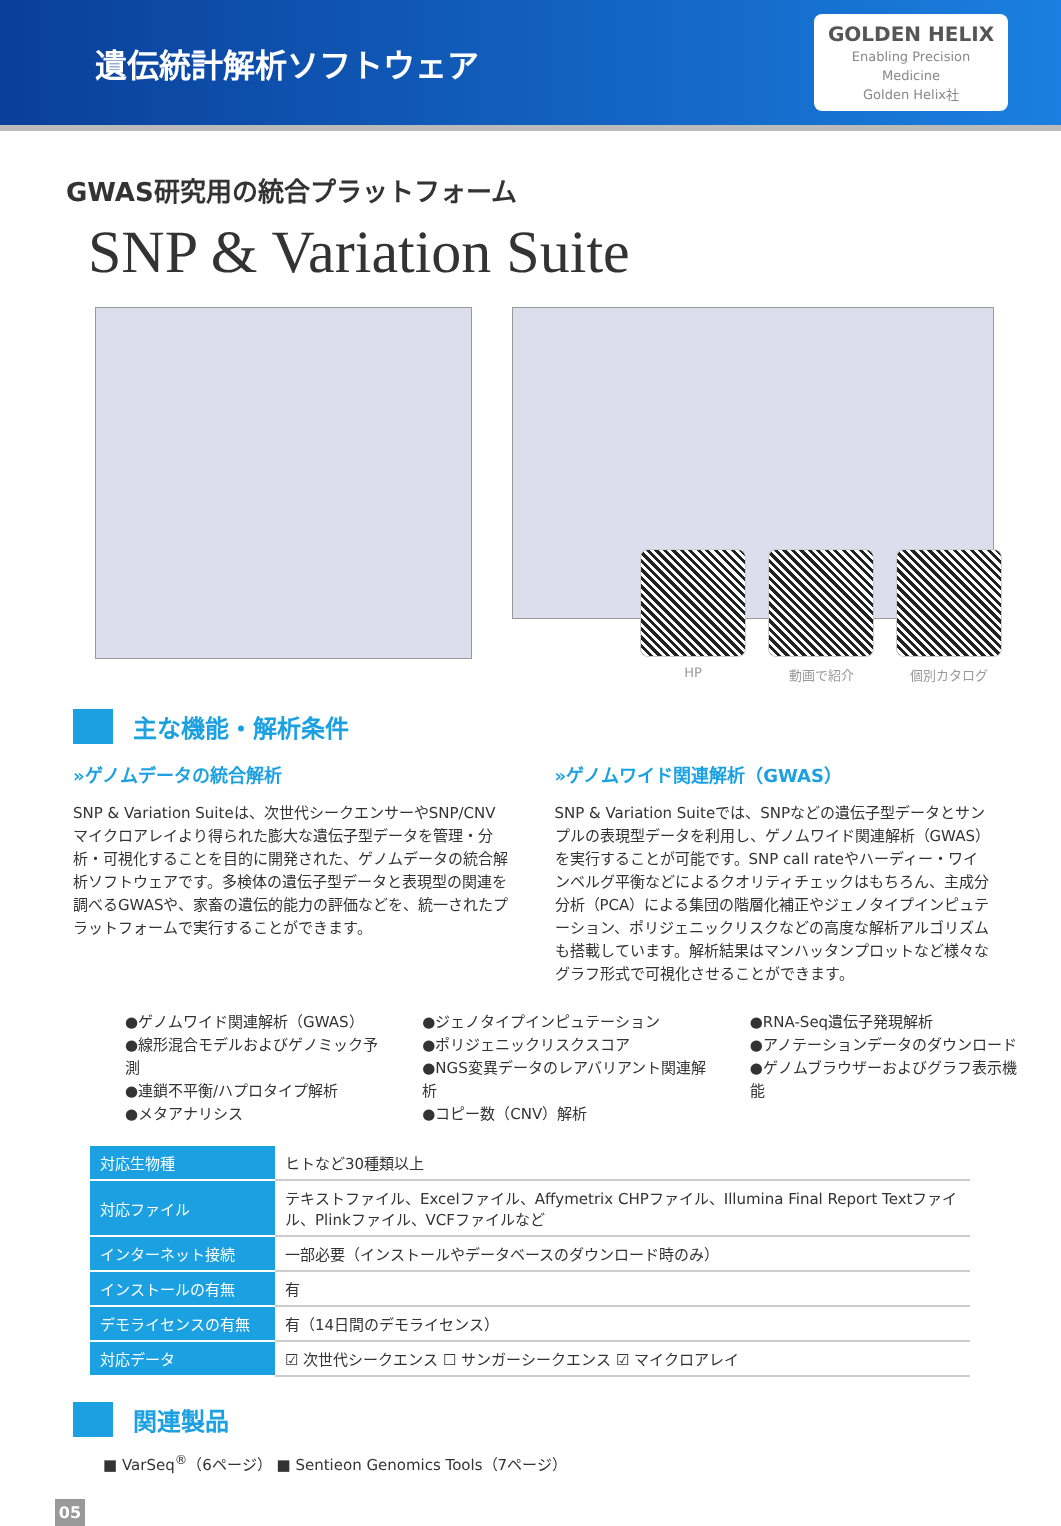遺伝統計解析ソフトウェア
GOLDEN HELIX
Enabling Precision Medicine
Golden Helix社
GWAS研究用の統合プラットフォーム
SNP & Variation Suite
HP 動画で紹介 個別カタログ
主な機能・解析条件
»ゲノムデータの統合解析
SNP & Variation Suiteは、次世代シークエンサーやSNP/CNVマイクロアレイより得られた膨大な遺伝子型データを管理・分析・可視化することを目的に開発された、ゲノムデータの統合解析ソフトウェアです。多検体の遺伝子型データと表現型の関連を調べるGWASや、家畜の遺伝的能力の評価などを、統一されたプラットフォームで実行することができます。
»ゲノムワイド関連解析（GWAS）
SNP & Variation Suiteでは、SNPなどの遺伝子型データとサンプルの表現型データを利用し、ゲノムワイド関連解析（GWAS）を実行することが可能です。SNP call rateやハーディー・ワインベルグ平衡などによるクオリティチェックはもちろん、主成分分析（PCA）による集団の階層化補正やジェノタイプインピュテーション、ポリジェニックリスクなどの高度な解析アルゴリズムも搭載しています。解析結果はマンハッタンプロットなど様々なグラフ形式で可視化させることができます。
●ゲノムワイド関連解析（GWAS）
●線形混合モデルおよびゲノミック予測
●連鎖不平衡/ハプロタイプ解析
●メタアナリシス
●ジェノタイプインピュテーション
●ポリジェニックリスクスコア
●NGS変異データのレアバリアント関連解析
●コピー数（CNV）解析
●RNA-Seq遺伝子発現解析
●アノテーションデータのダウンロード
●ゲノムブラウザーおよびグラフ表示機能
| 対応生物種 | ヒトなど30種類以上 |
| 対応ファイル | テキストファイル、Excelファイル、Affymetrix CHPファイル、Illumina Final Report Textファイル、Plinkファイル、VCFファイルなど |
| インターネット接続 | 一部必要（インストールやデータベースのダウンロード時のみ） |
| インストールの有無 | 有 |
| デモライセンスの有無 | 有（14日間のデモライセンス） |
| 対応データ | ☑ 次世代シークエンス ☐ サンガーシークエンス ☑ マイクロアレイ |
関連製品
■ VarSeq<sup>®</sup>（6ページ） ■ Sentieon Genomics Tools（7ページ）
05